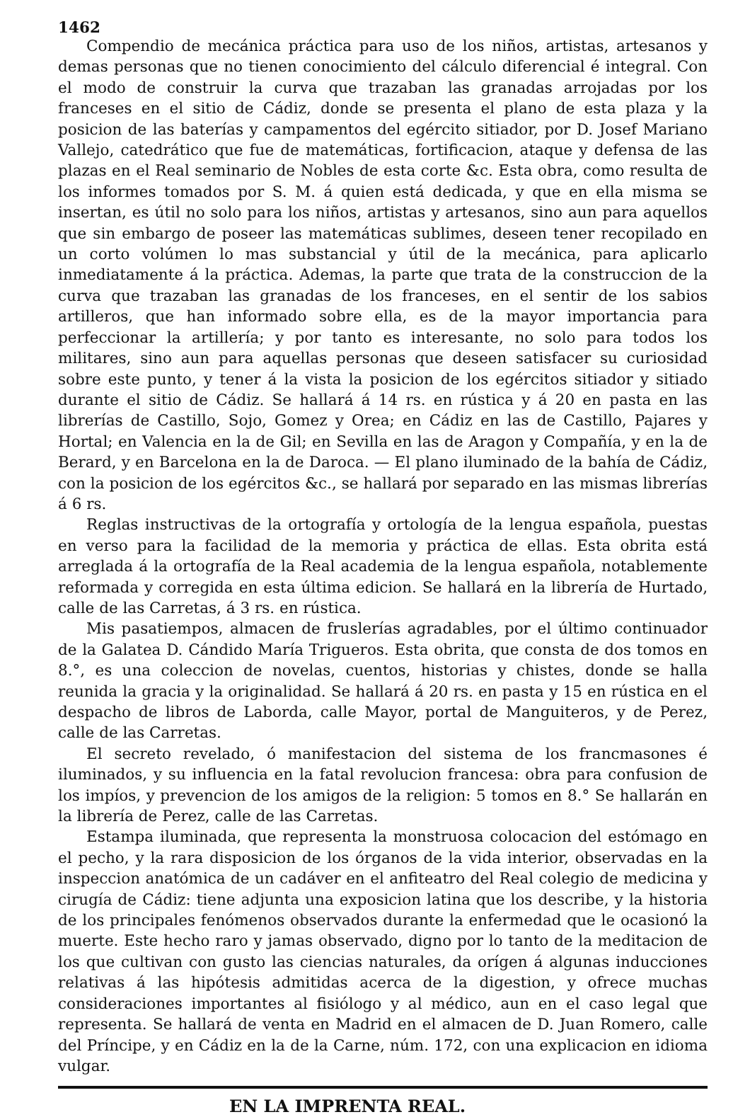1462
Compendio de mecánica práctica para uso de los niños, artistas, artesanos y demas personas que no tienen conocimiento del cálculo diferencial é integral. Con el modo de construir la curva que trazaban las granadas arrojadas por los franceses en el sitio de Cádiz, donde se presenta el plano de esta plaza y la posicion de las baterías y campamentos del egército sitiador, por D. Josef Mariano Vallejo, catedrático que fue de matemáticas, fortificacion, ataque y defensa de las plazas en el Real seminario de Nobles de esta corte &c. Esta obra, como resulta de los informes tomados por S. M. á quien está dedicada, y que en ella misma se insertan, es útil no solo para los niños, artistas y artesanos, sino aun para aquellos que sin embargo de poseer las matemáticas sublimes, deseen tener recopilado en un corto volúmen lo mas substancial y útil de la mecánica, para aplicarlo inmediatamente á la práctica. Ademas, la parte que trata de la construccion de la curva que trazaban las granadas de los franceses, en el sentir de los sabios artilleros, que han informado sobre ella, es de la mayor importancia para perfeccionar la artillería; y por tanto es interesante, no solo para todos los militares, sino aun para aquellas personas que deseen satisfacer su curiosidad sobre este punto, y tener á la vista la posicion de los egércitos sitiador y sitiado durante el sitio de Cádiz. Se hallará á 14 rs. en rústica y á 20 en pasta en las librerías de Castillo, Sojo, Gomez y Orea; en Cádiz en las de Castillo, Pajares y Hortal; en Valencia en la de Gil; en Sevilla en las de Aragon y Compañía, y en la de Berard, y en Barcelona en la de Daroca. — El plano iluminado de la bahía de Cádiz, con la posicion de los egércitos &c., se hallará por separado en las mismas librerías á 6 rs.
Reglas instructivas de la ortografía y ortología de la lengua española, puestas en verso para la facilidad de la memoria y práctica de ellas. Esta obrita está arreglada á la ortografía de la Real academia de la lengua española, notablemente reformada y corregida en esta última edicion. Se hallará en la librería de Hurtado, calle de las Carretas, á 3 rs. en rústica.
Mis pasatiempos, almacen de fruslerías agradables, por el último continuador de la Galatea D. Cándido María Trigueros. Esta obrita, que consta de dos tomos en 8.°, es una coleccion de novelas, cuentos, historias y chistes, donde se halla reunida la gracia y la originalidad. Se hallará á 20 rs. en pasta y 15 en rústica en el despacho de libros de Laborda, calle Mayor, portal de Manguiteros, y de Perez, calle de las Carretas.
El secreto revelado, ó manifestacion del sistema de los francmasones é iluminados, y su influencia en la fatal revolucion francesa: obra para confusion de los impíos, y prevencion de los amigos de la religion: 5 tomos en 8.° Se hallarán en la librería de Perez, calle de las Carretas.
Estampa iluminada, que representa la monstruosa colocacion del estómago en el pecho, y la rara disposicion de los órganos de la vida interior, observadas en la inspeccion anatómica de un cadáver en el anfiteatro del Real colegio de medicina y cirugía de Cádiz: tiene adjunta una exposicion latina que los describe, y la historia de los principales fenómenos observados durante la enfermedad que le ocasionó la muerte. Este hecho raro y jamas observado, digno por lo tanto de la meditacion de los que cultivan con gusto las ciencias naturales, da orígen á algunas inducciones relativas á las hipótesis admitidas acerca de la digestion, y ofrece muchas consideraciones importantes al fisiólogo y al médico, aun en el caso legal que representa. Se hallará de venta en Madrid en el almacen de D. Juan Romero, calle del Príncipe, y en Cádiz en la de la Carne, núm. 172, con una explicacion en idioma vulgar.
EN LA IMPRENTA REAL.